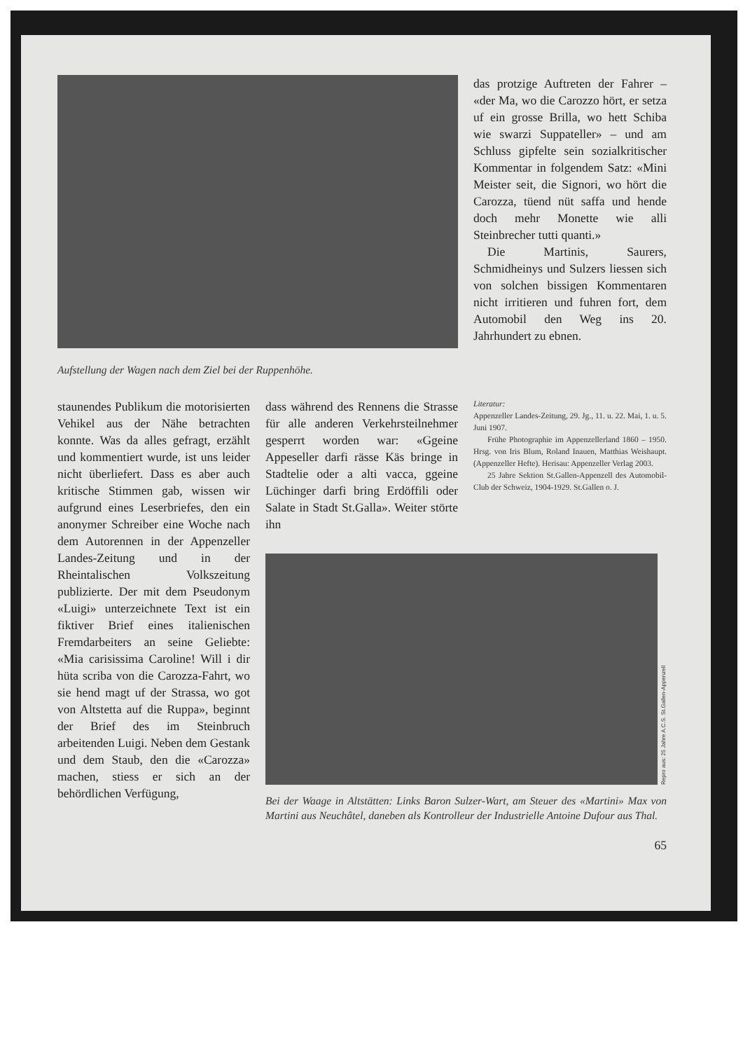Aufstellung der Wagen nach dem Ziel bei der Ruppenhöhe.
das protzige Auftreten der Fahrer – «der Ma, wo die Carozzo hört, er setza uf ein grosse Brilla, wo hett Schiba wie swarzi Suppateller» – und am Schluss gipfelte sein sozialkritischer Kommentar in folgendem Satz: «Mini Meister seit, die Signori, wo hört die Carozza, tüend nüt saffa und hende doch mehr Monette wie alli Steinbrecher tutti quanti.»
Die Martinis, Saurers, Schmidheinys und Sulzers liessen sich von solchen bissigen Kommentaren nicht irritieren und fuhren fort, dem Automobil den Weg ins 20. Jahrhundert zu ebnen.
staunendes Publikum die motorisierten Vehikel aus der Nähe betrachten konnte. Was da alles gefragt, erzählt und kommentiert wurde, ist uns leider nicht überliefert. Dass es aber auch kritische Stimmen gab, wissen wir aufgrund eines Leserbriefes, den ein anonymer Schreiber eine Woche nach dem Autorennen in der Appenzeller Landes-Zeitung und in der Rheintalischen Volkszeitung publizierte. Der mit dem Pseudonym «Luigi» unterzeichnete Text ist ein fiktiver Brief eines italienischen Fremdarbeiters an seine Geliebte: «Mia carisissima Caroline! Will i dir hüta scriba von die Carozza-Fahrt, wo sie hend magt uf der Strassa, wo got von Altstetta auf die Ruppa», beginnt der Brief des im Steinbruch arbeitenden Luigi. Neben dem Gestank und dem Staub, den die «Carozza» machen, stiess er sich an der behördlichen Verfügung,
dass während des Rennens die Strasse für alle anderen Verkehrsteilnehmer gesperrt worden war: «Ggeine Appeseller darfi rässe Käs bringe in Stadtelie oder a alti vacca, ggeine Lüchinger darfi bring Erdöffili oder Salate in Stadt St.Galla». Weiter störte ihn
Literatur:
Appenzeller Landes-Zeitung, 29. Jg., 11. u. 22. Mai, 1. u. 5. Juni 1907.
Frühe Photographie im Appenzellerland 1860 – 1950. Hrsg. von Iris Blum, Roland Inauen, Matthias Weishaupt. (Appenzeller Hefte). Herisau: Appenzeller Verlag 2003.
25 Jahre Sektion St.Gallen-Appenzell des Automobil-Club der Schweiz, 1904-1929. St.Gallen o. J.
Repro aus: 25 Jahre A.C.S. St.Gallen-Appenzell
Bei der Waage in Altstätten: Links Baron Sulzer-Wart, am Steuer des «Martini» Max von Martini aus Neuchâtel, daneben als Kontrolleur der Industrielle Antoine Dufour aus Thal.
65